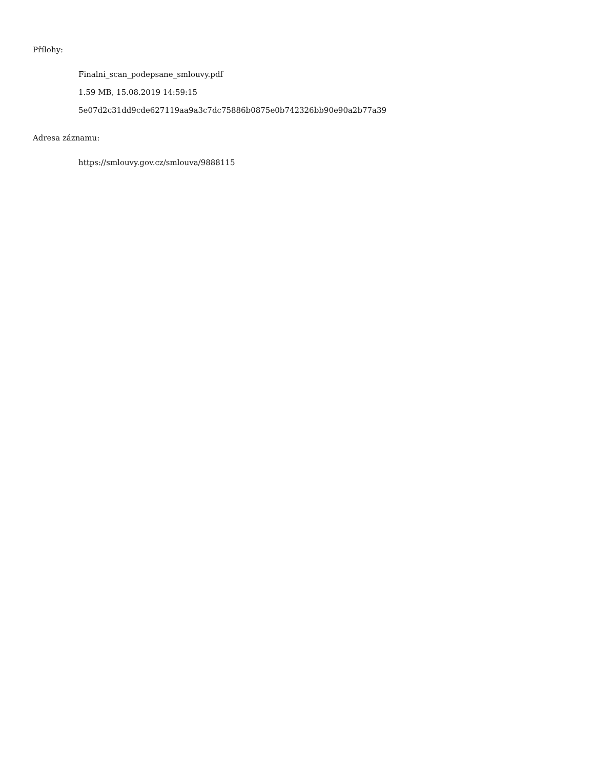Přílohy:
Finalni_scan_podepsane_smlouvy.pdf
1.59 MB, 15.08.2019 14:59:15
5e07d2c31dd9cde627119aa9a3c7dc75886b0875e0b742326bb90e90a2b77a39
Adresa záznamu:
https://smlouvy.gov.cz/smlouva/9888115